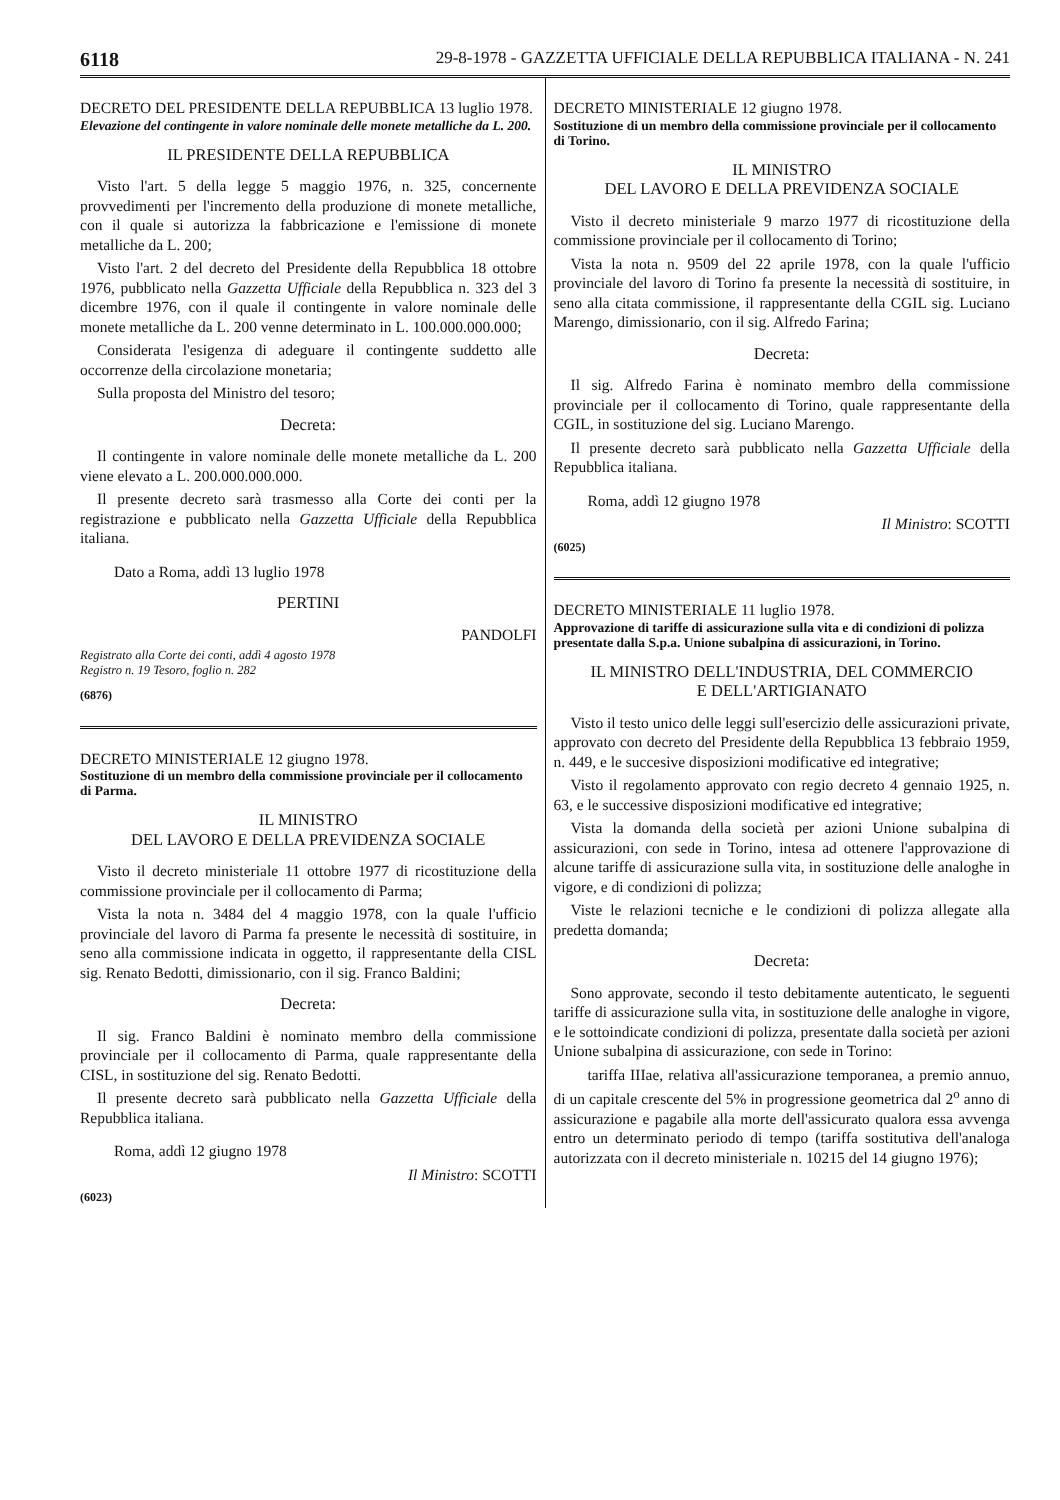6118 29-8-1978 - GAZZETTA UFFICIALE DELLA REPUBBLICA ITALIANA - N. 241
DECRETO DEL PRESIDENTE DELLA REPUBBLICA 13 luglio 1978.
Elevazione del contingente in valore nominale delle monete metalliche da L. 200.
IL PRESIDENTE DELLA REPUBBLICA
Visto l'art. 5 della legge 5 maggio 1976, n. 325, concernente provvedimenti per l'incremento della produzione di monete metalliche, con il quale si autorizza la fabbricazione e l'emissione di monete metalliche da L. 200;
Visto l'art. 2 del decreto del Presidente della Repubblica 18 ottobre 1976, pubblicato nella Gazzetta Ufficiale della Repubblica n. 323 del 3 dicembre 1976, con il quale il contingente in valore nominale delle monete metalliche da L. 200 venne determinato in L. 100.000.000.000;
Considerata l'esigenza di adeguare il contingente suddetto alle occorrenze della circolazione monetaria;
Sulla proposta del Ministro del tesoro;
Decreta:
Il contingente in valore nominale delle monete metalliche da L. 200 viene elevato a L. 200.000.000.000.
Il presente decreto sarà trasmesso alla Corte dei conti per la registrazione e pubblicato nella Gazzetta Ufficiale della Repubblica italiana.
Dato a Roma, addì 13 luglio 1978
PERTINI
PANDOLFI
Registrato alla Corte dei conti, addì 4 agosto 1978
Registro n. 19 Tesoro, foglio n. 282
(6876)
DECRETO MINISTERIALE 12 giugno 1978.
Sostituzione di un membro della commissione provinciale per il collocamento di Parma.
IL MINISTRO
DEL LAVORO E DELLA PREVIDENZA SOCIALE
Visto il decreto ministeriale 11 ottobre 1977 di ricostituzione della commissione provinciale per il collocamento di Parma;
Vista la nota n. 3484 del 4 maggio 1978, con la quale l'ufficio provinciale del lavoro di Parma fa presente le necessità di sostituire, in seno alla commissione indicata in oggetto, il rappresentante della CISL sig. Renato Bedotti, dimissionario, con il sig. Franco Baldini;
Decreta:
Il sig. Franco Baldini è nominato membro della commissione provinciale per il collocamento di Parma, quale rappresentante della CISL, in sostituzione del sig. Renato Bedotti.
Il presente decreto sarà pubblicato nella Gazzetta Ufficiale della Repubblica italiana.
Roma, addì 12 giugno 1978
Il Ministro: SCOTTI
(6023)
DECRETO MINISTERIALE 12 giugno 1978.
Sostituzione di un membro della commissione provinciale per il collocamento di Torino.
IL MINISTRO
DEL LAVORO E DELLA PREVIDENZA SOCIALE
Visto il decreto ministeriale 9 marzo 1977 di ricostituzione della commissione provinciale per il collocamento di Torino;
Vista la nota n. 9509 del 22 aprile 1978, con la quale l'ufficio provinciale del lavoro di Torino fa presente la necessità di sostituire, in seno alla citata commissione, il rappresentante della CGIL sig. Luciano Marengo, dimissionario, con il sig. Alfredo Farina;
Decreta:
Il sig. Alfredo Farina è nominato membro della commissione provinciale per il collocamento di Torino, quale rappresentante della CGIL, in sostituzione del sig. Luciano Marengo.
Il presente decreto sarà pubblicato nella Gazzetta Ufficiale della Repubblica italiana.
Roma, addì 12 giugno 1978
Il Ministro: SCOTTI
(6025)
DECRETO MINISTERIALE 11 luglio 1978.
Approvazione di tariffe di assicurazione sulla vita e di condizioni di polizza presentate dalla S.p.a. Unione subalpina di assicurazioni, in Torino.
IL MINISTRO DELL'INDUSTRIA, DEL COMMERCIO
E DELL'ARTIGIANATO
Visto il testo unico delle leggi sull'esercizio delle assicurazioni private, approvato con decreto del Presidente della Repubblica 13 febbraio 1959, n. 449, e le succesive disposizioni modificative ed integrative;
Visto il regolamento approvato con regio decreto 4 gennaio 1925, n. 63, e le successive disposizioni modificative ed integrative;
Vista la domanda della società per azioni Unione subalpina di assicurazioni, con sede in Torino, intesa ad ottenere l'approvazione di alcune tariffe di assicurazione sulla vita, in sostituzione delle analoghe in vigore, e di condizioni di polizza;
Viste le relazioni tecniche e le condizioni di polizza allegate alla predetta domanda;
Decreta:
Sono approvate, secondo il testo debitamente autenticato, le seguenti tariffe di assicurazione sulla vita, in sostituzione delle analoghe in vigore, e le sottoindicate condizioni di polizza, presentate dalla società per azioni Unione subalpina di assicurazione, con sede in Torino:
tariffa IIIae, relativa all'assicurazione temporanea, a premio annuo, di un capitale crescente del 5% in progressione geometrica dal 2<sup>o</sup> anno di assicurazione e pagabile alla morte dell'assicurato qualora essa avvenga entro un determinato periodo di tempo (tariffa sostitutiva dell'analoga autorizzata con il decreto ministeriale n. 10215 del 14 giugno 1976);